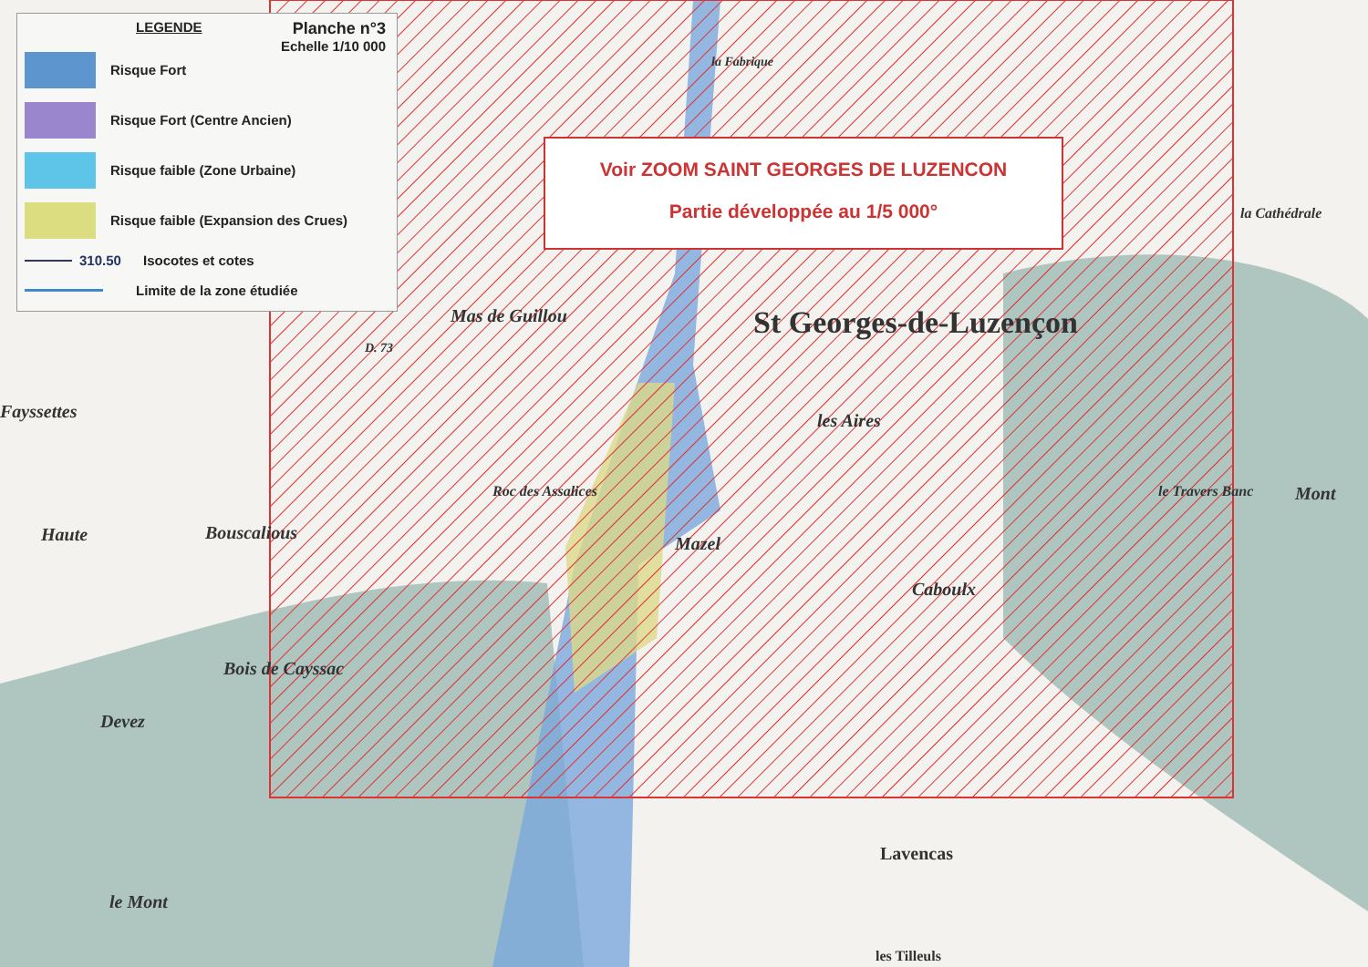LEGENDE Planche n°3
Echelle 1/10 000
Risque Fort
Risque Fort (Centre Ancien)
Risque faible (Zone Urbaine)
Risque faible (Expansion des Crues)
310.50 Isocotes et cotes
Limite de la zone étudiée
Voir ZOOM SAINT GEORGES DE LUZENCON
Partie développée au 1/5 000°
St Georges-de-Luzençon
Mas de Guillou
les Aires
la Cathédrale
Mont
Fayssettes
Mazel
Caboulx
Bouscalious
Bois de Cayssac
Devez
le Mont
Lavencas
les Tilleuls
Roc des Assalices le Travers Banc
Haute
la Fabrique
D. 73